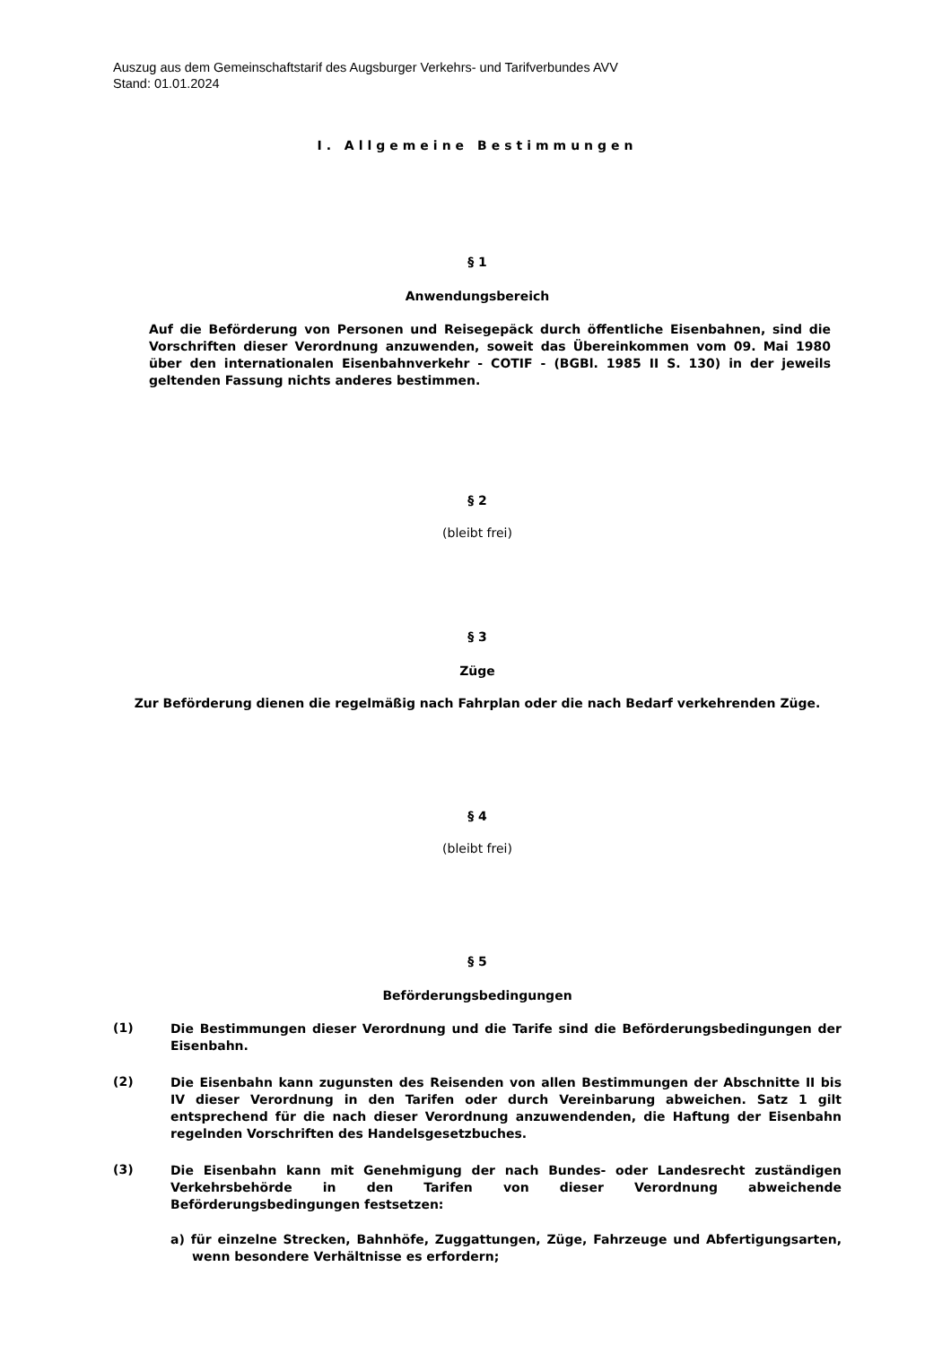Auszug aus dem Gemeinschaftstarif des Augsburger Verkehrs- und Tarifverbundes AVV
Stand: 01.01.2024
I. Allgemeine Bestimmungen
§ 1
Anwendungsbereich
Auf die Beförderung von Personen und Reisegepäck durch öffentliche Eisenbahnen, sind die Vorschriften dieser Verordnung anzuwenden, soweit das Übereinkommen vom 09. Mai 1980 über den internationalen Eisenbahnverkehr - COTIF - (BGBl. 1985 II S. 130) in der jeweils geltenden Fassung nichts anderes bestimmen.
§ 2
(bleibt frei)
§ 3
Züge
Zur Beförderung dienen die regelmäßig nach Fahrplan oder die nach Bedarf verkehrenden Züge.
§ 4
(bleibt frei)
§ 5
Beförderungsbedingungen
(1)
Die Bestimmungen dieser Verordnung und die Tarife sind die Beförderungsbedingungen der Eisenbahn.
(2)
Die Eisenbahn kann zugunsten des Reisenden von allen Bestimmungen der Abschnitte II bis IV dieser Verordnung in den Tarifen oder durch Vereinbarung abweichen. Satz 1 gilt entsprechend für die nach dieser Verordnung anzuwendenden, die Haftung der Eisenbahn regelnden Vorschriften des Handelsgesetzbuches.
(3)
Die Eisenbahn kann mit Genehmigung der nach Bundes- oder Landesrecht zuständigen Verkehrsbehörde in den Tarifen von dieser Verordnung abweichende Beförderungsbedingungen festsetzen:
a) für einzelne Strecken, Bahnhöfe, Zuggattungen, Züge, Fahrzeuge und Abfertigungsarten, wenn besondere Verhältnisse es erfordern;